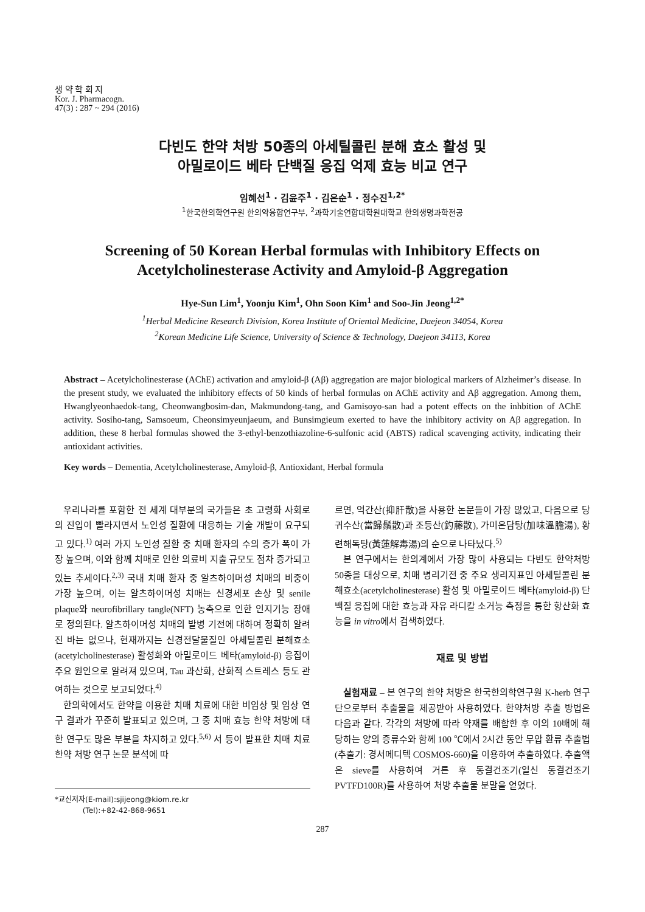생 약 학 회 지
Kor. J. Pharmacogn.
47(3) : 287 ~ 294 (2016)
다빈도 한약 처방 50종의 아세틸콜린 분해 효소 활성 및
아밀로이드 베타 단백질 응집 억제 효능 비교 연구
임혜선<sup>1</sup> · 김윤주<sup>1</sup> · 김온순<sup>1</sup> · 정수진<sup>1,2*</sup>
<sup>1</sup> 한국한의학연구원 한의약융합연구부, <sup>2</sup>과학기술연합대학원대학교 한의생명과학전공
Screening of 50 Korean Herbal formulas with Inhibitory Effects on
Acetylcholinesterase Activity and Amyloid-β Aggregation
Hye-Sun Lim<sup>1</sup>, Yoonju Kim<sup>1</sup>, Ohn Soon Kim<sup>1</sup> and Soo-Jin Jeong<sup>1,2*</sup>
<sup>1</sup> Herbal Medicine Research Division, Korea Institute of Oriental Medicine, Daejeon 34054, Korea
<sup>2</sup> Korean Medicine Life Science, University of Science & Technology, Daejeon 34113, Korea
Abstract – Acetylcholinesterase (AChE) activation and amyloid-β (Aβ) aggregation are major biological markers of Alzheimer’s disease. In the present study, we evaluated the inhibitory effects of 50 kinds of herbal formulas on AChE activity and Aβ aggregation. Among them, Hwanglyeonhaedok-tang, Cheonwangbosim-dan, Makmundong-tang, and Gamisoyo-san had a potent effects on the inhbition of AChE activity. Sosiho-tang, Samsoeum, Cheonsimyeunjaeum, and Bunsimgieum exerted to have the inhibitory activity on Aβ aggregation. In addition, these 8 herbal formulas showed the 3-ethyl-benzothiazoline-6-sulfonic acid (ABTS) radical scavenging activity, indicating their antioxidant activities.
Key words – Dementia, Acetylcholinesterase, Amyloid-β, Antioxidant, Herbal formula
우리나라를 포함한 전 세계 대부분의 국가들은 초 고령화 사회로의 진입이 빨라지면서 노인성 질환에 대응하는 기술 개발이 요구되고 있다.<sup>1)</sup> 여러 가지 노인성 질환 중 치매 환자의 수의 증가 폭이 가장 높으며, 이와 함께 치매로 인한 의료비 지출 규모도 점차 증가되고 있는 추세이다.<sup>2,3)</sup> 국내 치매 환자 중 알츠하이머성 치매의 비중이 가장 높으며, 이는 알츠하이머성 치매는 신경세포 손상 및 senile plaque와 neurofibrillary tangle(NFT) 농축으로 인한 인지기능 장애로 정의된다. 알츠하이머성 치매의 발병 기전에 대하여 정확히 알려진 바는 없으나, 현재까지는 신경전달물질인 아세틸콜린 분해효소(acetylcholinesterase) 활성화와 아밀로이드 베타(amyloid-β) 응집이 주요 원인으로 알려져 있으며, Tau 과산화, 산화적 스트레스 등도 관여하는 것으로 보고되었다.<sup>4)</sup>
한의학에서도 한약을 이용한 치매 치료에 대한 비임상 및 임상 연구 결과가 꾸준히 발표되고 있으며, 그 중 치매 효능 한약 처방에 대한 연구도 많은 부분을 차지하고 있다.<sup>5,6)</sup> 서 등이 발표한 치매 치료 한약 처방 연구 논문 분석에 따
*교신저자(E-mail):sjijeong@kiom.re.kr
(Tel):+82-42-868-9651
르면, 억간산(抑肝散)을 사용한 논문들이 가장 많았고, 다음으로 당귀수산(當歸鬚散)과 조등산(釣藤散), 가미온담탕(加味溫膽湯), 황련해독탕(黃蓮解毒湯)의 순으로 나타났다.<sup>5)</sup>
본 연구에서는 한의계에서 가장 많이 사용되는 다빈도 한약처방 50종을 대상으로, 치매 병리기전 중 주요 생리지표인 아세틸콜린 분해효소(acetylcholinesterase) 활성 및 아밀로이드 베타(amyloid-β) 단백질 응집에 대한 효능과 자유 라디칼 소거능 측정을 통한 항산화 효능을 in vitro에서 검색하였다.
재료 및 방법
실험재료 – 본 연구의 한약 처방은 한국한의학연구원 K-herb 연구단으로부터 추출물을 제공받아 사용하였다. 한약처방 추출 방법은 다음과 같다. 각각의 처방에 따라 약재를 배합한 후 이의 10배에 해당하는 양의 증류수와 함께 100 ℃에서 2시간 동안 무압 환류 추출법(추출기: 경서메디텍 COSMOS-660)을 이용하여 추출하였다. 추출액은 sieve를 사용하여 거른 후 동결건조기(일신 동결건조기 PVTFD100R)를 사용하여 처방 추출물 분말을 얻었다.
287